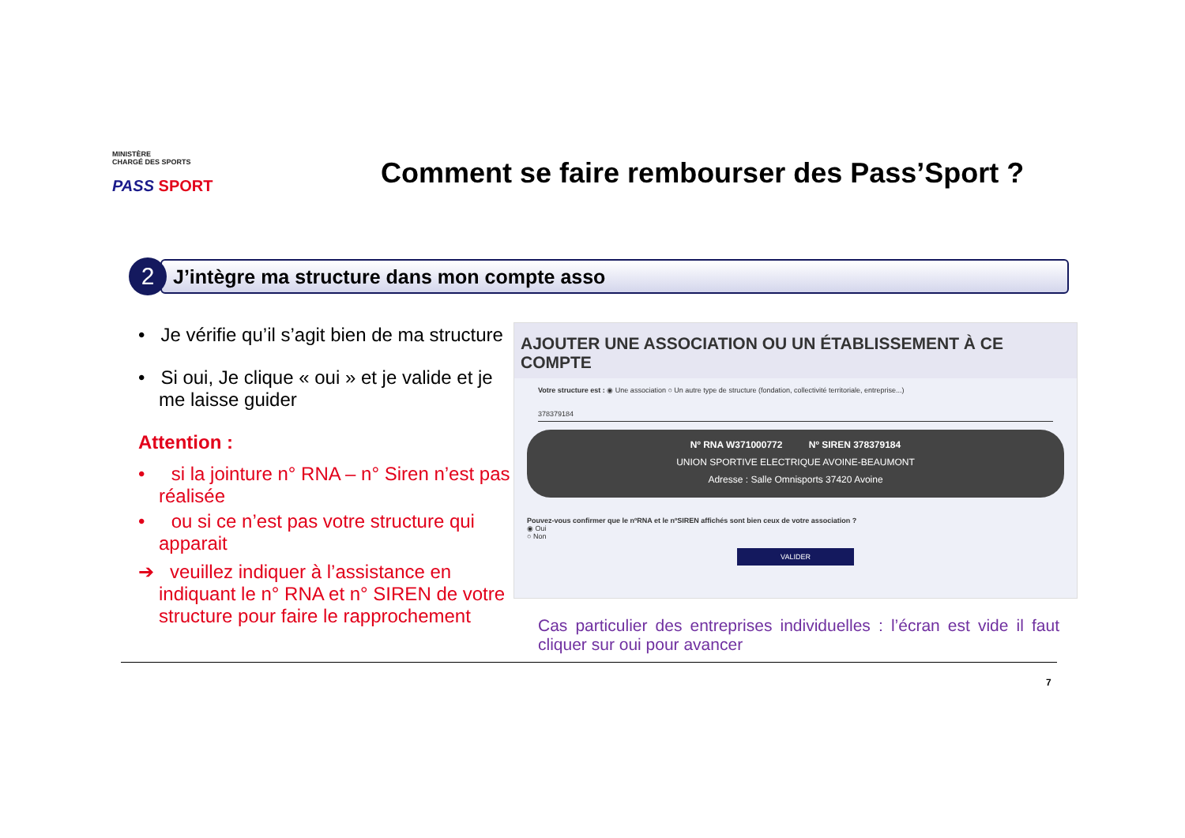MINISTÈRE
CHARGÉ DES SPORTS
PASS SPORT
Comment se faire rembourser des Pass’Sport ?
2
J’intègre ma structure dans mon compte asso
• Je vérifie qu’il s’agit bien de ma structure
• Si oui, Je clique « oui » et je valide et je me laisse guider
Attention :
• si la jointure n° RNA – n° Siren n’est pas réalisée
• ou si ce n’est pas votre structure qui apparait
➔ veuillez indiquer à l’assistance en indiquant le n° RNA et n° SIREN de votre structure pour faire le rapprochement
AJOUTER UNE ASSOCIATION OU UN ÉTABLISSEMENT À CE COMPTE
Votre structure est : ◉ Une association ○ Un autre type de structure (fondation, collectivité territoriale, entreprise...)
378379184
Nº RNA W371000772 Nº SIREN 378379184
UNION SPORTIVE ELECTRIQUE AVOINE-BEAUMONT
Adresse : Salle Omnisports 37420 Avoine
Pouvez-vous confirmer que le nºRNA et le nºSIREN affichés sont bien ceux de votre association ?
◉ Oui
○ Non
VALIDER
Cas particulier des entreprises individuelles : l’écran est vide il faut cliquer sur oui pour avancer
7